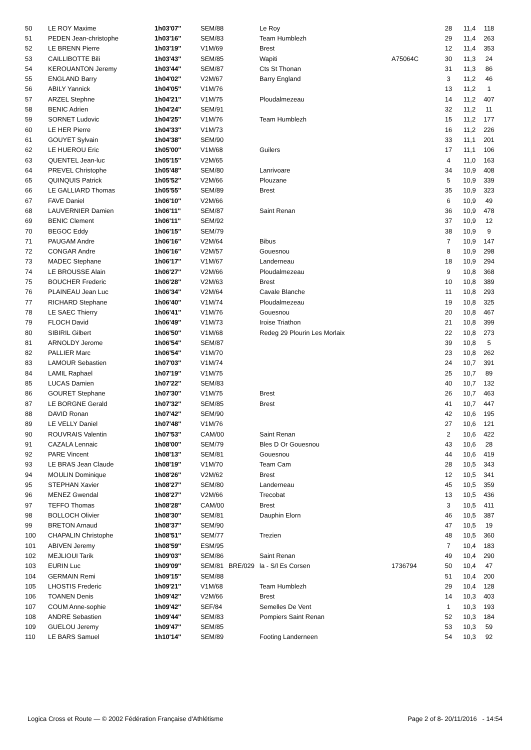| 50 | LE ROY Maxime | 1h03'07'' | SEM/88 | | Le Roy | | 28 | 11,4 | 118 |
| 51 | PEDEN Jean-christophe | 1h03'16'' | SEM/83 | | Team Humblezh | | 29 | 11,4 | 263 |
| 52 | LE BRENN Pierre | 1h03'19'' | V1M/69 | | Brest | | 12 | 11,4 | 353 |
| 53 | CAILLIBOTTE Bili | 1h03'43'' | SEM/85 | | Wapiti | A75064C | 30 | 11,3 | 24 |
| 54 | KEROUANTON Jeremy | 1h03'44'' | SEM/87 | | Cts St Thonan | | 31 | 11,3 | 86 |
| 55 | ENGLAND Barry | 1h04'02'' | V2M/67 | | Barry England | | 3 | 11,2 | 46 |
| 56 | ABILY Yannick | 1h04'05'' | V1M/76 | | | | 13 | 11,2 | 1 |
| 57 | ARZEL Stephne | 1h04'21'' | V1M/75 | | Ploudalmezeau | | 14 | 11,2 | 407 |
| 58 | BENIC Adrien | 1h04'24'' | SEM/91 | | | | 32 | 11,2 | 11 |
| 59 | SORNET Ludovic | 1h04'25'' | V1M/76 | | Team Humblezh | | 15 | 11,2 | 177 |
| 60 | LE HER Pierre | 1h04'33'' | V1M/73 | | | | 16 | 11,2 | 226 |
| 61 | GOUYET Sylvain | 1h04'38'' | SEM/90 | | | | 33 | 11,1 | 201 |
| 62 | LE HUEROU Eric | 1h05'00'' | V1M/68 | | Guilers | | 17 | 11,1 | 106 |
| 63 | QUENTEL Jean-luc | 1h05'15'' | V2M/65 | | | | 4 | 11,0 | 163 |
| 64 | PREVEL Christophe | 1h05'48'' | SEM/80 | | Lanrivoare | | 34 | 10,9 | 408 |
| 65 | QUINQUIS Patrick | 1h05'52'' | V2M/66 | | Plouzane | | 5 | 10,9 | 339 |
| 66 | LE GALLIARD Thomas | 1h05'55'' | SEM/89 | | Brest | | 35 | 10,9 | 323 |
| 67 | FAVE Daniel | 1h06'10'' | V2M/66 | | | | 6 | 10,9 | 49 |
| 68 | LAUVERNIER Damien | 1h06'11'' | SEM/87 | | Saint Renan | | 36 | 10,9 | 478 |
| 69 | BENIC Clement | 1h06'11'' | SEM/92 | | | | 37 | 10,9 | 12 |
| 70 | BEGOC Eddy | 1h06'15'' | SEM/79 | | | | 38 | 10,9 | 9 |
| 71 | PAUGAM Andre | 1h06'16'' | V2M/64 | | Bibus | | 7 | 10,9 | 147 |
| 72 | CONGAR Andre | 1h06'16'' | V2M/57 | | Gouesnou | | 8 | 10,9 | 298 |
| 73 | MADEC Stephane | 1h06'17'' | V1M/67 | | Landerneau | | 18 | 10,9 | 294 |
| 74 | LE BROUSSE Alain | 1h06'27'' | V2M/66 | | Ploudalmezeau | | 9 | 10,8 | 368 |
| 75 | BOUCHER Frederic | 1h06'28'' | V2M/63 | | Brest | | 10 | 10,8 | 389 |
| 76 | PLAINEAU Jean Luc | 1h06'34'' | V2M/64 | | Cavale Blanche | | 11 | 10,8 | 293 |
| 77 | RICHARD Stephane | 1h06'40'' | V1M/74 | | Ploudalmezeau | | 19 | 10,8 | 325 |
| 78 | LE SAEC Thierry | 1h06'41'' | V1M/76 | | Gouesnou | | 20 | 10,8 | 467 |
| 79 | FLOCH David | 1h06'49'' | V1M/73 | | Iroise Triathon | | 21 | 10,8 | 399 |
| 80 | SIBIRIL Gilbert | 1h06'50'' | V1M/68 | | Redeg 29 Plourin Les Morlaix | | 22 | 10,8 | 273 |
| 81 | ARNOLDY Jerome | 1h06'54'' | SEM/87 | | | | 39 | 10,8 | 5 |
| 82 | PALLIER Marc | 1h06'54'' | V1M/70 | | | | 23 | 10,8 | 262 |
| 83 | LAMOUR Sebastien | 1h07'03'' | V1M/74 | | | | 24 | 10,7 | 391 |
| 84 | LAMIL Raphael | 1h07'19'' | V1M/75 | | | | 25 | 10,7 | 89 |
| 85 | LUCAS Damien | 1h07'22'' | SEM/83 | | | | 40 | 10,7 | 132 |
| 86 | GOURET Stephane | 1h07'30'' | V1M/75 | | Brest | | 26 | 10,7 | 463 |
| 87 | LE BORGNE Gerald | 1h07'32'' | SEM/85 | | Brest | | 41 | 10,7 | 447 |
| 88 | DAVID Ronan | 1h07'42'' | SEM/90 | | | | 42 | 10,6 | 195 |
| 89 | LE VELLY Daniel | 1h07'48'' | V1M/76 | | | | 27 | 10,6 | 121 |
| 90 | ROUVRAIS Valentin | 1h07'53'' | CAM/00 | | Saint Renan | | 2 | 10,6 | 422 |
| 91 | CAZALA Lennaic | 1h08'00'' | SEM/79 | | Bles D Or Gouesnou | | 43 | 10,6 | 28 |
| 92 | PARE Vincent | 1h08'13'' | SEM/81 | | Gouesnou | | 44 | 10,6 | 419 |
| 93 | LE BRAS Jean Claude | 1h08'19'' | V1M/70 | | Team Cam | | 28 | 10,5 | 343 |
| 94 | MOULIN Dominique | 1h08'26'' | V2M/62 | | Brest | | 12 | 10,5 | 341 |
| 95 | STEPHAN Xavier | 1h08'27'' | SEM/80 | | Landerneau | | 45 | 10,5 | 359 |
| 96 | MENEZ Gwendal | 1h08'27'' | V2M/66 | | Trecobat | | 13 | 10,5 | 436 |
| 97 | TEFFO Thomas | 1h08'28'' | CAM/00 | | Brest | | 3 | 10,5 | 411 |
| 98 | BOLLOCH Olivier | 1h08'30'' | SEM/81 | | Dauphin Elorn | | 46 | 10,5 | 387 |
| 99 | BRETON Arnaud | 1h08'37'' | SEM/90 | | | | 47 | 10,5 | 19 |
| 100 | CHAPALIN Christophe | 1h08'51'' | SEM/77 | | Trezien | | 48 | 10,5 | 360 |
| 101 | ABIVEN Jeremy | 1h08'59'' | ESM/95 | | | | 7 | 10,4 | 183 |
| 102 | MEJLIOUI Tarik | 1h09'03'' | SEM/86 | | Saint Renan | | 49 | 10,4 | 290 |
| 103 | EURIN Luc | 1h09'09'' | SEM/81 | BRE/029 | la - S/l Es Corsen | 1736794 | 50 | 10,4 | 47 |
| 104 | GERMAIN Remi | 1h09'15'' | SEM/88 | | | | 51 | 10,4 | 200 |
| 105 | LHOSTIS Frederic | 1h09'21'' | V1M/68 | | Team Humblezh | | 29 | 10,4 | 128 |
| 106 | TOANEN Denis | 1h09'42'' | V2M/66 | | Brest | | 14 | 10,3 | 403 |
| 107 | COUM Anne-sophie | 1h09'42'' | SEF/84 | | Semelles De Vent | | 1 | 10,3 | 193 |
| 108 | ANDRE Sebastien | 1h09'44'' | SEM/83 | | Pompiers Saint Renan | | 52 | 10,3 | 184 |
| 109 | GUELOU Jeremy | 1h09'47'' | SEM/85 | | | | 53 | 10,3 | 59 |
| 110 | LE BARS Samuel | 1h10'14'' | SEM/89 | | Footing Landerneen | | 54 | 10,3 | 92 |
Logica Cross et Route — © 2002 Fédération Française d'Athlétisme Page 2 of 8- 20/11/2016 - 14:54